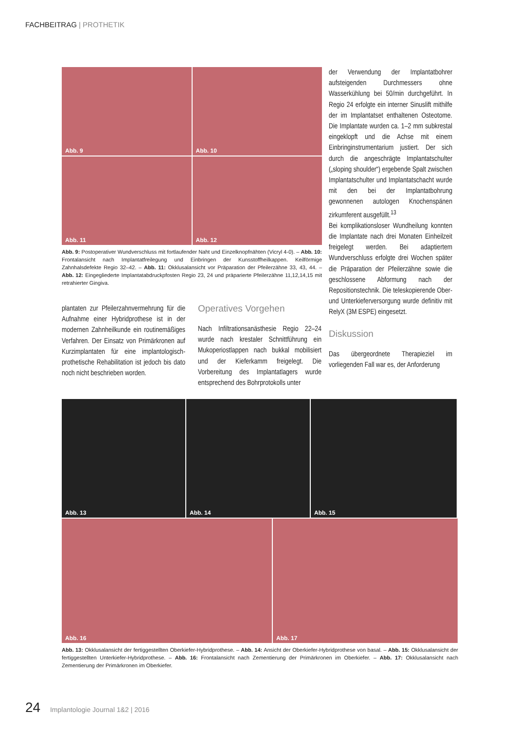FACHBEITRAG | PROTHETIK
Abb. 9
Abb. 10
Abb. 11
Abb. 12
Abb. 9: Postoperativer Wundverschluss mit fortlaufender Naht und Einzelknopfnähten (Vicryl 4-0). – Abb. 10: Frontalansicht nach Implantatfreilegung und Einbringen der Kunsstoffheilkappen. Keilförmige Zahnhalsdefekte Regio 32–42. – Abb. 11: Okklusalansicht vor Präparation der Pfeilerzähne 33, 43, 44. – Abb. 12: Eingegliederte Implantatabdruckpfosten Regio 23, 24 und präparierte Pfeilerzähne 11,12,14,15 mit retrahierter Gingiva.
plantaten zur Pfeilerzahnvermehrung für die Aufnahme einer Hybridprothese ist in der modernen Zahnheilkunde ein routinemäßiges Verfahren. Der Einsatz von Primärkronen auf Kurzimplantaten für eine implantologisch-prothetische Rehabilitation ist jedoch bis dato noch nicht beschrieben worden.
Operatives Vorgehen
Nach Infiltrationsanästhesie Regio 22–24 wurde nach krestaler Schnittführung ein Mukoperiostlappen nach bukkal mobilisiert und der Kieferkamm freigelegt. Die Vorbereitung des Implantatlagers wurde entsprechend des Bohrprotokolls unter
der Verwendung der Implantatbohrer aufsteigenden Durchmessers ohne Wasserkühlung bei 50/min durchgeführt. In Regio 24 erfolgte ein interner Sinuslift mithilfe der im Implantatset enthaltenen Osteotome. Die Implantate wurden ca. 1–2 mm subkrestal eingeklopft und die Achse mit einem Einbringinstrumentarium justiert. Der sich durch die angeschrägte Implantatschulter („sloping shoulder“) ergebende Spalt zwischen Implantatschulter und Implantatschacht wurde mit den bei der Implantatbohrung gewonnenen autologen Knochenspänen zirkumferent ausgefüllt.<sup>13</sup>
Bei komplikationsloser Wundheilung konnten die Implantate nach drei Monaten Einheilzeit freigelegt werden. Bei adaptiertem Wundverschluss erfolgte drei Wochen später die Präparation der Pfeilerzähne sowie die geschlossene Abformung nach der Repositionstechnik. Die teleskopierende Ober- und Unterkieferversorgung wurde definitiv mit RelyX (3M ESPE) eingesetzt.
Diskussion
Das übergeordnete Therapieziel im vorliegenden Fall war es, der Anforderung
Abb. 13
Abb. 14
Abb. 15
Abb. 16
Abb. 17
Abb. 13: Okklusalansicht der fertiggestellten Oberkiefer-Hybridprothese. – Abb. 14: Ansicht der Oberkiefer-Hybridprothese von basal. – Abb. 15: Okklusalansicht der fertiggestellten Unterkiefer-Hybridprothese. – Abb. 16: Frontalansicht nach Zementierung der Primärkronen im Oberkiefer. – Abb. 17: Okklusalansicht nach Zementierung der Primärkronen im Oberkiefer.
24 Implantologie Journal 1&2 | 2016